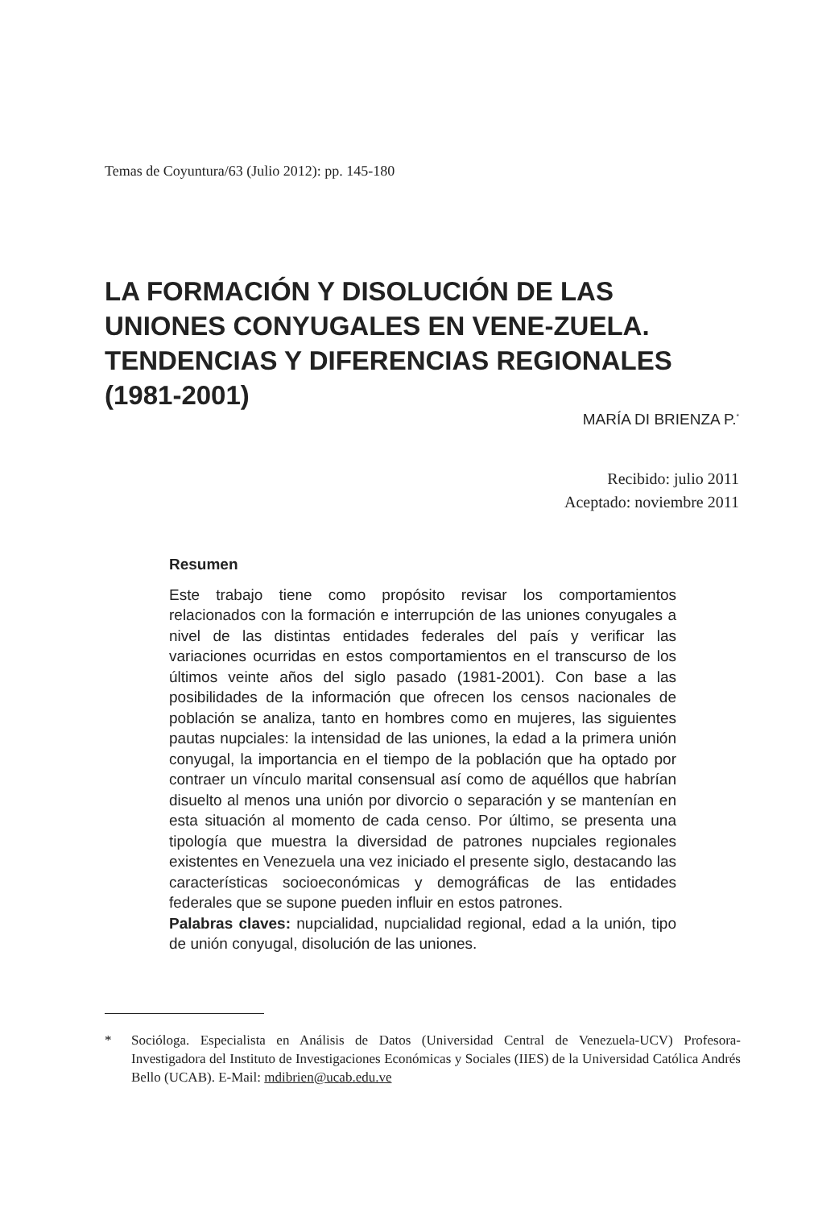Temas de Coyuntura/63 (Julio 2012): pp. 145-180
LA FORMACIÓN Y DISOLUCIÓN DE LAS UNIONES CONYUGALES EN VENE-ZUELA. TENDENCIAS Y DIFERENCIAS REGIONALES (1981-2001)
MARÍA DI BRIENZA P.<sup>*</sup>
Recibido: julio 2011
Aceptado: noviembre 2011
Resumen
Este trabajo tiene como propósito revisar los comportamientos relacionados con la formación e interrupción de las uniones conyugales a nivel de las distintas entidades federales del país y verificar las variaciones ocurridas en estos comportamientos en el transcurso de los últimos veinte años del siglo pasado (1981-2001). Con base a las posibilidades de la información que ofrecen los censos nacionales de población se analiza, tanto en hombres como en mujeres, las siguientes pautas nupciales: la intensidad de las uniones, la edad a la primera unión conyugal, la importancia en el tiempo de la población que ha optado por contraer un vínculo marital consensual así como de aquéllos que habrían disuelto al menos una unión por divorcio o separación y se mantenían en esta situación al momento de cada censo. Por último, se presenta una tipología que muestra la diversidad de patrones nupciales regionales existentes en Venezuela una vez iniciado el presente siglo, destacando las características socioeconómicas y demográficas de las entidades federales que se supone pueden influir en estos patrones.
Palabras claves: nupcialidad, nupcialidad regional, edad a la unión, tipo de unión conyugal, disolución de las uniones.
* Socióloga. Especialista en Análisis de Datos (Universidad Central de Venezuela-UCV) Profesora-Investigadora del Instituto de Investigaciones Económicas y Sociales (IIES) de la Universidad Católica Andrés Bello (UCAB). E-Mail: mdibrien@ucab.edu.ve